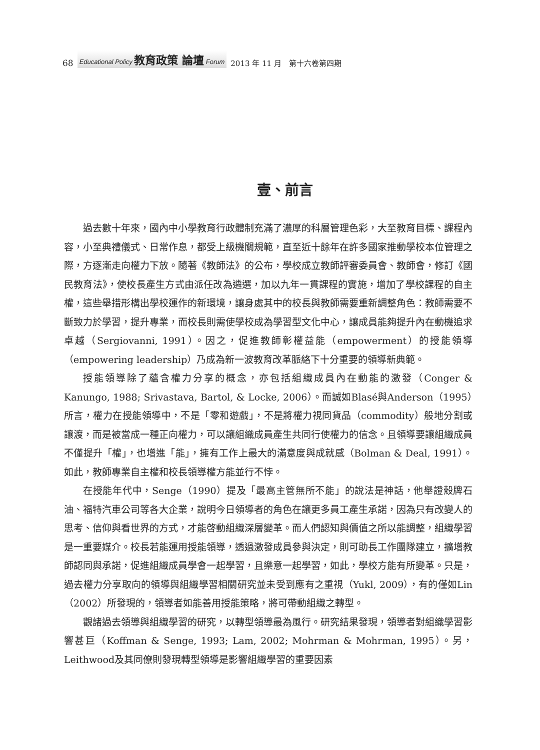68 Educational Policy 教育政策 論壇 Forum 2013 年 11 月　第十六卷第四期
壹、前言
過去數十年來，國內中小學教育行政體制充滿了濃厚的科層管理色彩，大至教育目標、課程內容，小至典禮儀式、日常作息，都受上級機關規範，直至近十餘年在許多國家推動學校本位管理之際，方逐漸走向權力下放。隨著《教師法》的公布，學校成立教師評審委員會、教師會，修訂《國民教育法》，使校長產生方式由派任改為遴選，加以九年一貫課程的實施，增加了學校課程的自主權，這些舉措形構出學校運作的新環境，讓身處其中的校長與教師需要重新調整角色：教師需要不斷致力於學習，提升專業，而校長則需使學校成為學習型文化中心，讓成員能夠提升內在動機追求卓越（Sergiovanni, 1991）。因之，促進教師彰權益能（empowerment）的授能領導（empowering leadership）乃成為新一波教育改革脈絡下十分重要的領導新典範。
授能領導除了蘊含權力分享的概念，亦包括組織成員內在動能的激發（Conger & Kanungo, 1988; Srivastava, Bartol, & Locke, 2006）。而誠如Blasé與Anderson（1995）所言，權力在授能領導中，不是「零和遊戲」，不是將權力視同貨品（commodity）般地分割或讓渡，而是被當成一種正向權力，可以讓組織成員產生共同行使權力的信念。且領導要讓組織成員不僅提升「權」，也增進「能」，擁有工作上最大的滿意度與成就感（Bolman & Deal, 1991）。如此，教師專業自主權和校長領導權方能並行不悖。
在授能年代中，Senge（1990）提及「最高主管無所不能」的說法是神話，他舉證殼牌石油、福特汽車公司等各大企業，說明今日領導者的角色在讓更多員工產生承諾，因為只有改變人的思考、信仰與看世界的方式，才能啓動組織深層變革。而人們認知與價值之所以能調整，組織學習是一重要媒介。校長若能運用授能領導，透過激發成員參與決定，則可助長工作團隊建立，擴增教師認同與承諾，促進組織成員學會一起學習，且樂意一起學習，如此，學校方能有所變革。只是，過去權力分享取向的領導與組織學習相關研究並未受到應有之重視（Yukl, 2009），有的僅如Lin（2002）所發現的，領導者如能善用授能策略，將可帶動組織之轉型。
觀諸過去領導與組織學習的研究，以轉型領導最為風行。研究結果發現，領導者對組織學習影響甚巨（Koffman & Senge, 1993; Lam, 2002; Mohrman & Mohrman, 1995）。另，Leithwood及其同僚則發現轉型領導是影響組織學習的重要因素